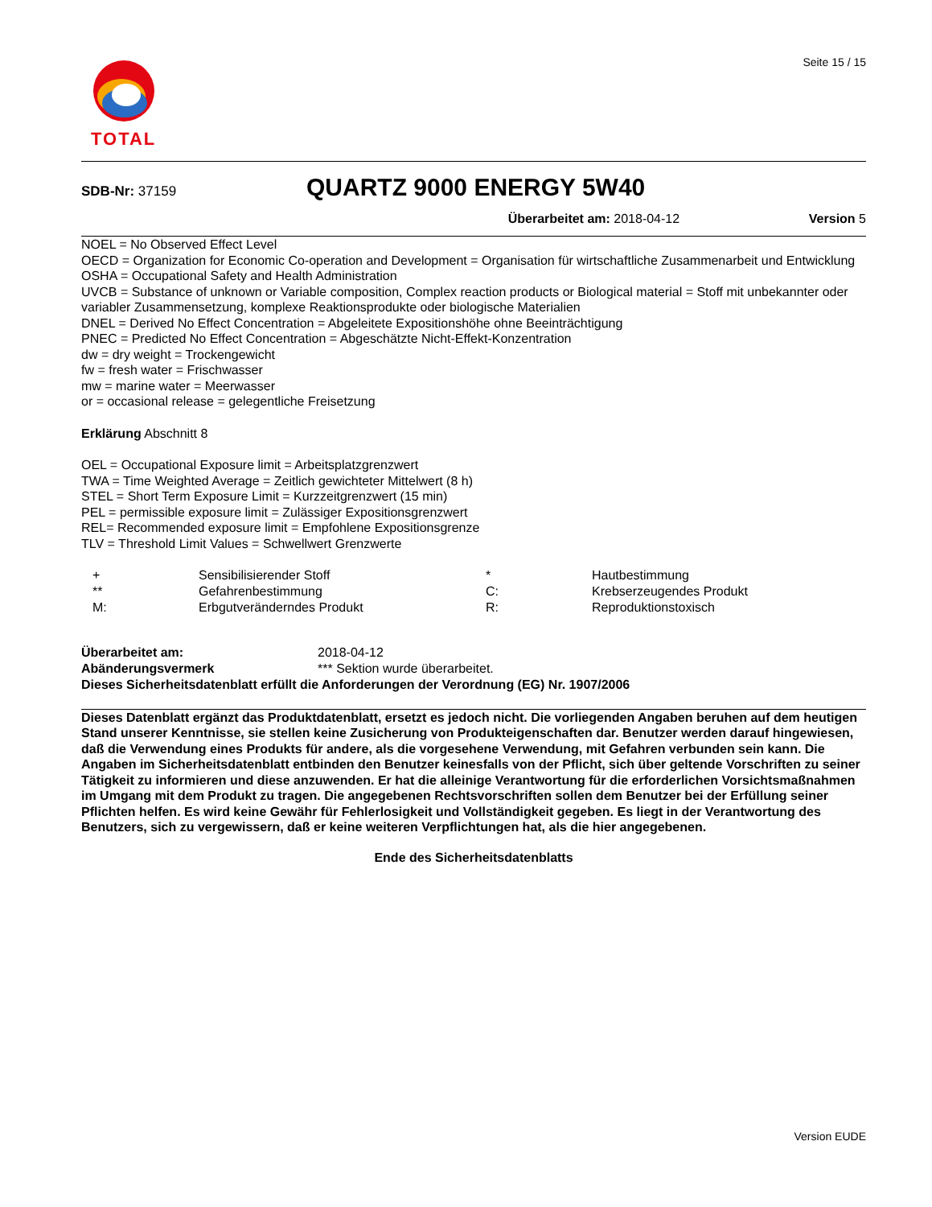TOTAL
Seite 15 / 15
SDB-Nr: 37159
QUARTZ 9000 ENERGY 5W40
Überarbeitet am: 2018-04-12 Version 5
NOEL = No Observed Effect Level
OECD = Organization for Economic Co-operation and Development = Organisation für wirtschaftliche Zusammenarbeit und Entwicklung
OSHA = Occupational Safety and Health Administration
UVCB = Substance of unknown or Variable composition, Complex reaction products or Biological material = Stoff mit unbekannter oder variabler Zusammensetzung, komplexe Reaktionsprodukte oder biologische Materialien
DNEL = Derived No Effect Concentration = Abgeleitete Expositionshöhe ohne Beeinträchtigung
PNEC = Predicted No Effect Concentration = Abgeschätzte Nicht-Effekt-Konzentration
dw = dry weight = Trockengewicht
fw = fresh water = Frischwasser
mw = marine water = Meerwasser
or = occasional release = gelegentliche Freisetzung
Erklärung Abschnitt 8
OEL = Occupational Exposure limit = Arbeitsplatzgrenzwert
TWA = Time Weighted Average = Zeitlich gewichteter Mittelwert (8 h)
STEL = Short Term Exposure Limit = Kurzzeitgrenzwert (15 min)
PEL = permissible exposure limit = Zulässiger Expositionsgrenzwert
REL= Recommended exposure limit = Empfohlene Expositionsgrenze
TLV = Threshold Limit Values = Schwellwert Grenzwerte
| + | Sensibilisierender Stoff | * | Hautbestimmung |
| ** | Gefahrenbestimmung | C: | Krebserzeugendes Produkt |
| M: | Erbgutveränderndes Produkt | R: | Reproduktionstoxisch |
| Überarbeitet am: | 2018-04-12 |
| Abänderungsvermerk | *** Sektion wurde überarbeitet. |
Dieses Sicherheitsdatenblatt erfüllt die Anforderungen der Verordnung (EG) Nr. 1907/2006
Dieses Datenblatt ergänzt das Produktdatenblatt, ersetzt es jedoch nicht. Die vorliegenden Angaben beruhen auf dem heutigen Stand unserer Kenntnisse, sie stellen keine Zusicherung von Produkteigenschaften dar. Benutzer werden darauf hingewiesen, daß die Verwendung eines Produkts für andere, als die vorgesehene Verwendung, mit Gefahren verbunden sein kann. Die Angaben im Sicherheitsdatenblatt entbinden den Benutzer keinesfalls von der Pflicht, sich über geltende Vorschriften zu seiner Tätigkeit zu informieren und diese anzuwenden. Er hat die alleinige Verantwortung für die erforderlichen Vorsichtsmaßnahmen im Umgang mit dem Produkt zu tragen. Die angegebenen Rechtsvorschriften sollen dem Benutzer bei der Erfüllung seiner Pflichten helfen. Es wird keine Gewähr für Fehlerlosigkeit und Vollständigkeit gegeben. Es liegt in der Verantwortung des Benutzers, sich zu vergewissern, daß er keine weiteren Verpflichtungen hat, als die hier angegebenen.
Ende des Sicherheitsdatenblatts
Version EUDE